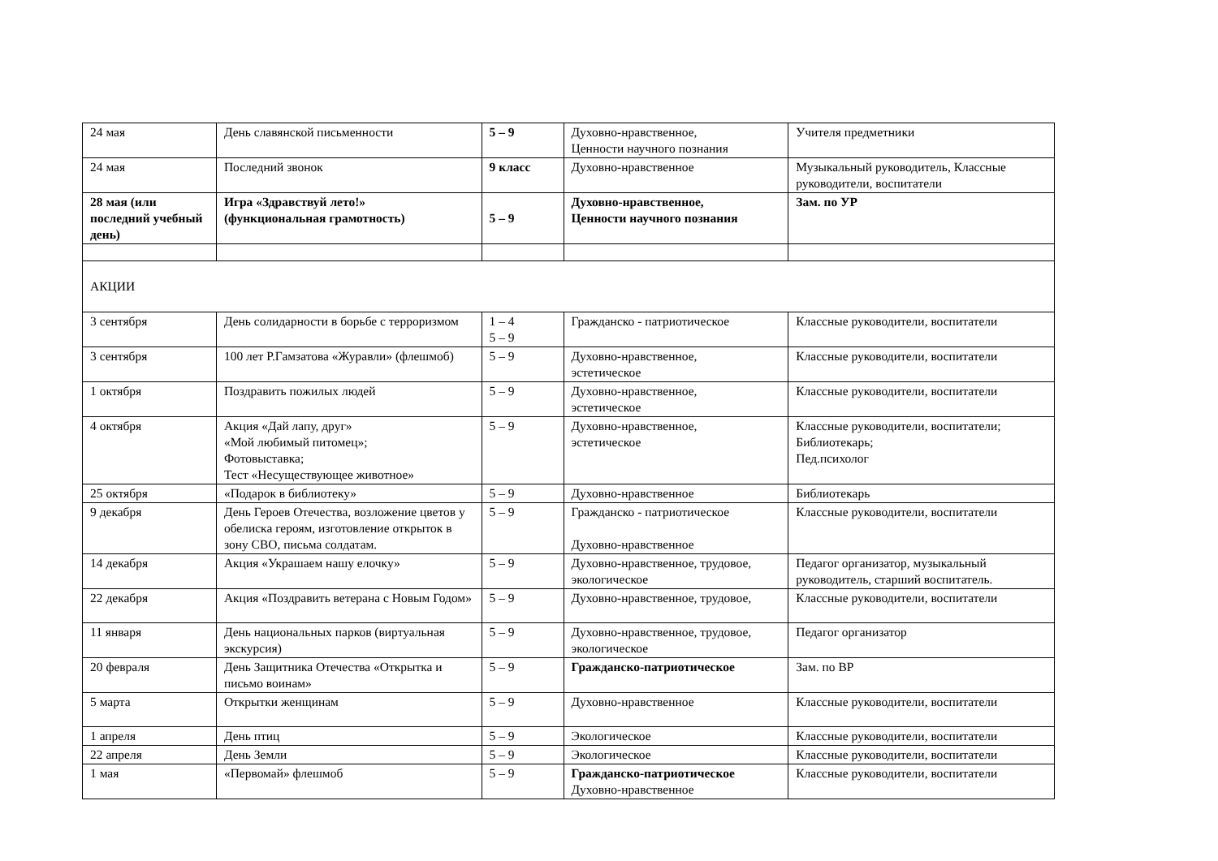| 24 мая | День славянской письменности | 5 – 9 | Духовно-нравственное, Ценности научного познания | Учителя предметники |
| 24 мая | Последний звонок | 9 класс | Духовно-нравственное | Музыкальный руководитель, Классные руководители, воспитатели |
| 28 мая (или последний учебный день) | Игра «Здравствуй лето!» (функциональная грамотность) | 5 – 9 | Духовно-нравственное, Ценности научного познания | Зам. по УР |
| АКЦИИ | | | | |
| 3 сентября | День солидарности в борьбе с терроризмом | 1 – 4 5 – 9 | Гражданско - патриотическое | Классные руководители, воспитатели |
| 3 сентября | 100 лет Р.Гамзатова «Журавли» (флешмоб) | 5 – 9 | Духовно-нравственное, эстетическое | Классные руководители, воспитатели |
| 1 октября | Поздравить пожилых людей | 5 – 9 | Духовно-нравственное, эстетическое | Классные руководители, воспитатели |
| 4 октября | Акция «Дай лапу, друг» «Мой любимый питомец»; Фотовыставка; Тест «Несуществующее животное» | 5 – 9 | Духовно-нравственное, эстетическое | Классные руководители, воспитатели; Библиотекарь; Пед.психолог |
| 25 октября | «Подарок в библиотеку» | 5 – 9 | Духовно-нравственное | Библиотекарь |
| 9 декабря | День Героев Отечества, возложение цветов у обелиска героям, изготовление открыток в зону СВО, письма солдатам. | 5 – 9 | Гражданско - патриотическое Духовно-нравственное | Классные руководители, воспитатели |
| 14 декабря | Акция «Украшаем нашу елочку» | 5 – 9 | Духовно-нравственное, трудовое, экологическое | Педагог организатор, музыкальный руководитель, старший воспитатель. |
| 22 декабря | Акция «Поздравить ветерана с Новым Годом» | 5 – 9 | Духовно-нравственное, трудовое, | Классные руководители, воспитатели |
| 11 января | День национальных парков (виртуальная экскурсия) | 5 – 9 | Духовно-нравственное, трудовое, экологическое | Педагог организатор |
| 20 февраля | День Защитника Отечества «Открытка и письмо воинам» | 5 – 9 | Гражданско-патриотическое | Зам. по ВР |
| 5 марта | Открытки женщинам | 5 – 9 | Духовно-нравственное | Классные руководители, воспитатели |
| 1 апреля | День птиц | 5 – 9 | Экологическое | Классные руководители, воспитатели |
| 22 апреля | День Земли | 5 – 9 | Экологическое | Классные руководители, воспитатели |
| 1 мая | «Первомай» флешмоб | 5 – 9 | Гражданско-патриотическое Духовно-нравственное | Классные руководители, воспитатели |